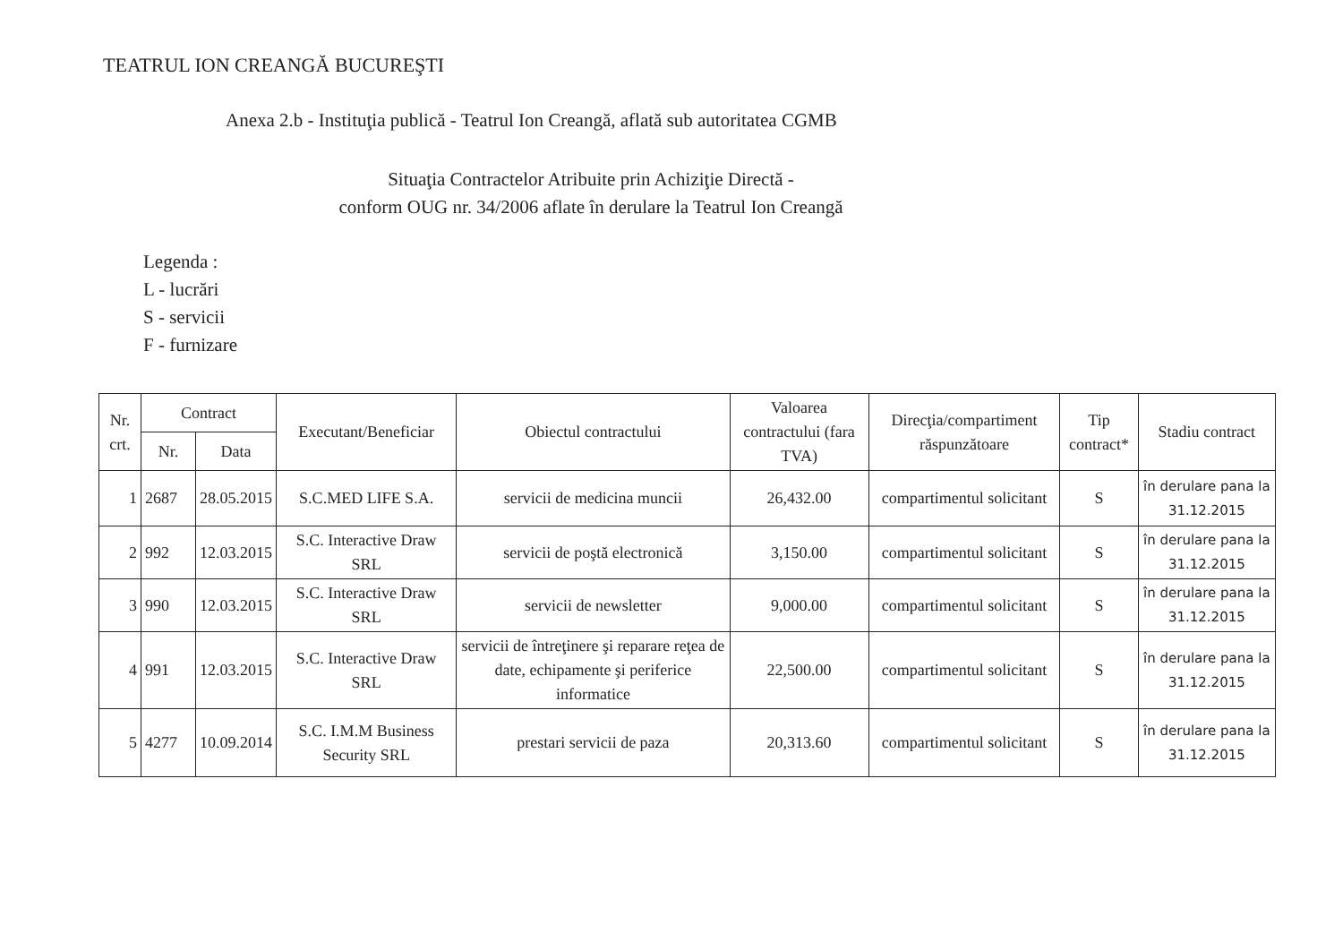TEATRUL ION CREANGĂ BUCUREŞTI
Anexa 2.b - Instituţia publică - Teatrul Ion Creangă, aflată sub autoritatea CGMB
Situaţia Contractelor Atribuite prin Achiziţie Directă -
conform OUG nr. 34/2006 aflate în derulare la Teatrul Ion Creangă
Legenda :
L - lucrări
S - servicii
F - furnizare
| Nr. crt. | Contract | | Executant/Beneficiar | Obiectul contractului | Valoarea contractului (fara TVA) | Direcţia/compartiment răspunzătoare | Tip contract* | Stadiu contract |
| --- | --- | --- | --- | --- | --- | --- | --- | --- |
| | Nr. | Data | | | | | | |
| 1 | 2687 | 28.05.2015 | S.C.MED LIFE S.A. | servicii de medicina muncii | 26,432.00 | compartimentul solicitant | S | în derulare pana la 31.12.2015 |
| 2 | 992 | 12.03.2015 | S.C. Interactive Draw SRL | servicii de poştă electronică | 3,150.00 | compartimentul solicitant | S | în derulare pana la 31.12.2015 |
| 3 | 990 | 12.03.2015 | S.C. Interactive Draw SRL | servicii de newsletter | 9,000.00 | compartimentul solicitant | S | în derulare pana la 31.12.2015 |
| 4 | 991 | 12.03.2015 | S.C. Interactive Draw SRL | servicii de întreţinere şi reparare reţea de date, echipamente şi periferice informatice | 22,500.00 | compartimentul solicitant | S | în derulare pana la 31.12.2015 |
| 5 | 4277 | 10.09.2014 | S.C. I.M.M Business Security SRL | prestari servicii de paza | 20,313.60 | compartimentul solicitant | S | în derulare pana la 31.12.2015 |